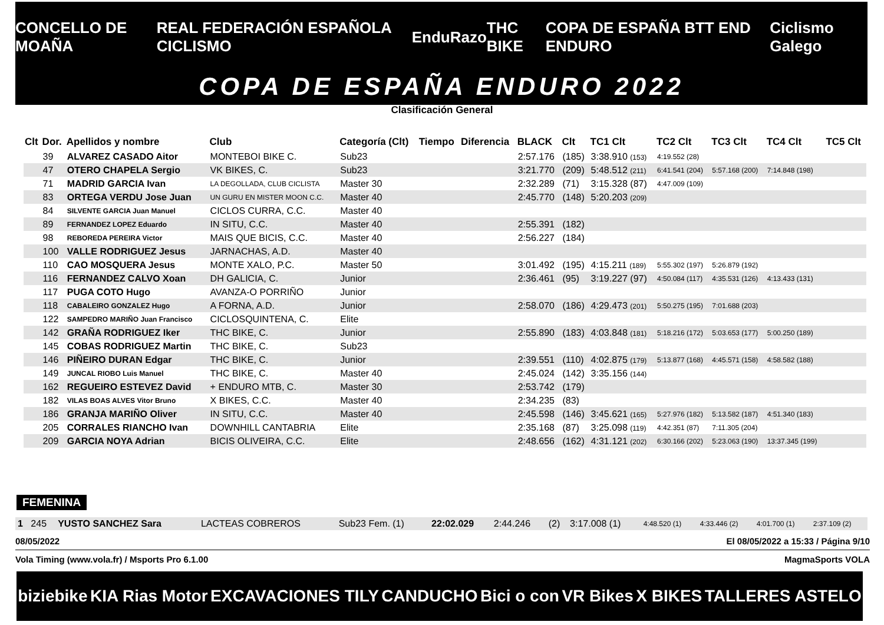CONCELLO DE MOAÑA REAL FEDERACIÓN ESPAÑOLA CICLISMO EnduRazo THC BIKE COPA DE ESPAÑA BTT END ENDURO Ciclismo Galego
COPA DE ESPAÑA ENDURO 2022
Clasificación General
| Clt | Dor. | Apellidos y nombre | Club | Categoría (Clt) | Tiempo | Diferencia | BLACK | Clt | TC1 Clt | TC2 Clt | TC3 Clt | TC4 Clt | TC5 Clt |
| --- | --- | --- | --- | --- | --- | --- | --- | --- | --- | --- | --- | --- | --- |
| | 39 | ALVAREZ CASADO Aitor | MONTEBOI BIKE C. | Sub23 | | | 2:57.176 | (185) | 3:38.910 (153) | 4:19.552 (28) | | | |
| | 47 | OTERO CHAPELA Sergio | VK BIKES, C. | Sub23 | | | 3:21.770 | (209) | 5:48.512 (211) | 6:41.541 (204) | 5:57.168 (200) | 7:14.848 (198) | |
| | 71 | MADRID GARCIA Ivan | LA DEGOLLADA, CLUB CICLISTA | Master 30 | | | 2:32.289 | (71) | 3:15.328 (87) | 4:47.009 (109) | | | |
| | 83 | ORTEGA VERDU Jose Juan | UN GURU EN MISTER MOON C.C. | Master 40 | | | 2:45.770 | (148) | 5:20.203 (209) | | | | |
| | 84 | SILVENTE GARCIA Juan Manuel | CICLOS CURRA, C.C. | Master 40 | | | | | | | | | |
| | 89 | FERNANDEZ LOPEZ Eduardo | IN SITU, C.C. | Master 40 | | | 2:55.391 | (182) | | | | | |
| | 98 | REBOREDA PEREIRA Victor | MAIS QUE BICIS, C.C. | Master 40 | | | 2:56.227 | (184) | | | | | |
| | 100 | VALLE RODRIGUEZ Jesus | JARNACHAS, A.D. | Master 40 | | | | | | | | | |
| | 110 | CAO MOSQUERA Jesus | MONTE XALO, P.C. | Master 50 | | | 3:01.492 | (195) | 4:15.211 (189) | 5:55.302 (197) | 5:26.879 (192) | | |
| | 116 | FERNANDEZ CALVO Xoan | DH GALICIA, C. | Junior | | | 2:36.461 | (95) | 3:19.227 (97) | 4:50.084 (117) | 4:35.531 (126) | 4:13.433 (131) | |
| | 117 | PUGA COTO Hugo | AVANZA-O PORRIÑO | Junior | | | | | | | | | |
| | 118 | CABALEIRO GONZALEZ Hugo | A FORNA, A.D. | Junior | | | 2:58.070 | (186) | 4:29.473 (201) | 5:50.275 (195) | 7:01.688 (203) | | |
| | 122 | SAMPEDRO MARIÑO Juan Francisco | CICLOSQUINTENA, C. | Elite | | | | | | | | | |
| | 142 | GRAÑA RODRIGUEZ Iker | THC BIKE, C. | Junior | | | 2:55.890 | (183) | 4:03.848 (181) | 5:18.216 (172) | 5:03.653 (177) | 5:00.250 (189) | |
| | 145 | COBAS RODRIGUEZ Martin | THC BIKE, C. | Sub23 | | | | | | | | | |
| | 146 | PIÑEIRO DURAN Edgar | THC BIKE, C. | Junior | | | 2:39.551 | (110) | 4:02.875 (179) | 5:13.877 (168) | 4:45.571 (158) | 4:58.582 (188) | |
| | 149 | JUNCAL RIOBO Luis Manuel | THC BIKE, C. | Master 40 | | | 2:45.024 | (142) | 3:35.156 (144) | | | | |
| | 162 | REGUEIRO ESTEVEZ David | + ENDURO MTB, C. | Master 30 | | | 2:53.742 | (179) | | | | | |
| | 182 | VILAS BOAS ALVES Vitor Bruno | X BIKES, C.C. | Master 40 | | | 2:34.235 | (83) | | | | | |
| | 186 | GRANJA MARIÑO Oliver | IN SITU, C.C. | Master 40 | | | 2:45.598 | (146) | 3:45.621 (165) | 5:27.976 (182) | 5:13.582 (187) | 4:51.340 (183) | |
| | 205 | CORRALES RIANCHO Ivan | DOWNHILL CANTABRIA | Elite | | | 2:35.168 | (87) | 3:25.098 (119) | 4:42.351 (87) | 7:11.305 (204) | | |
| | 209 | GARCIA NOYA Adrian | BICIS OLIVEIRA, C.C. | Elite | | | 2:48.656 | (162) | 4:31.121 (202) | 6:30.166 (202) | 5:23.063 (190) | 13:37.345 (199) | |
FEMENINA
| 1 | 245 | YUSTO SANCHEZ Sara | LACTEAS COBREROS | Sub23 Fem. (1) | 22:02.029 | 2:44.246 | (2) | 3:17.008 (1) | 4:48.520 (1) | 4:33.446 (2) | 4:01.700 (1) | 2:37.109 (2) |
08/05/2022 El 08/05/2022 a 15:33 / Página 9/10
Vola Timing (www.vola.fr) / Msports Pro 6.1.00 MagmaSports VOLA
biziebike KIA Rias Motor EXCAVACIONES TILY CANDUCHO Bici o con VR Bikes X BIKES TALLERES ASTELO